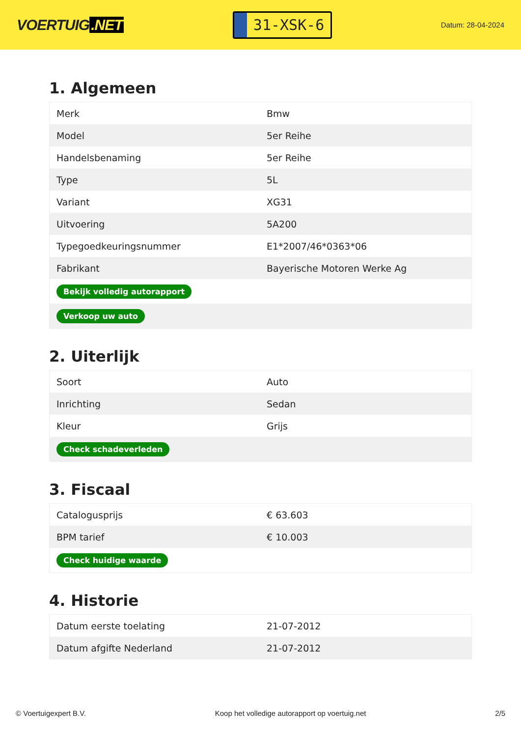VOERTUIG.NET
31-XSK-6
Datum: 28-04-2024
1. Algemeen
| Merk | Bmw |
| Model | 5er Reihe |
| Handelsbenaming | 5er Reihe |
| Type | 5L |
| Variant | XG31 |
| Uitvoering | 5A200 |
| Typegoedkeuringsnummer | E1*2007/46*0363*06 |
| Fabrikant | Bayerische Motoren Werke Ag |
| Bekijk volledig autorapport | |
| Verkoop uw auto | |
2. Uiterlijk
| Soort | Auto |
| Inrichting | Sedan |
| Kleur | Grijs |
| Check schadeverleden | |
3. Fiscaal
| Catalogusprijs | € 63.603 |
| BPM tarief | € 10.003 |
| Check huidige waarde | |
4. Historie
| Datum eerste toelating | 21-07-2012 |
| Datum afgifte Nederland | 21-07-2012 |
© Voertuigexpert B.V. Koop het volledige autorapport op voertuig.net 2/5